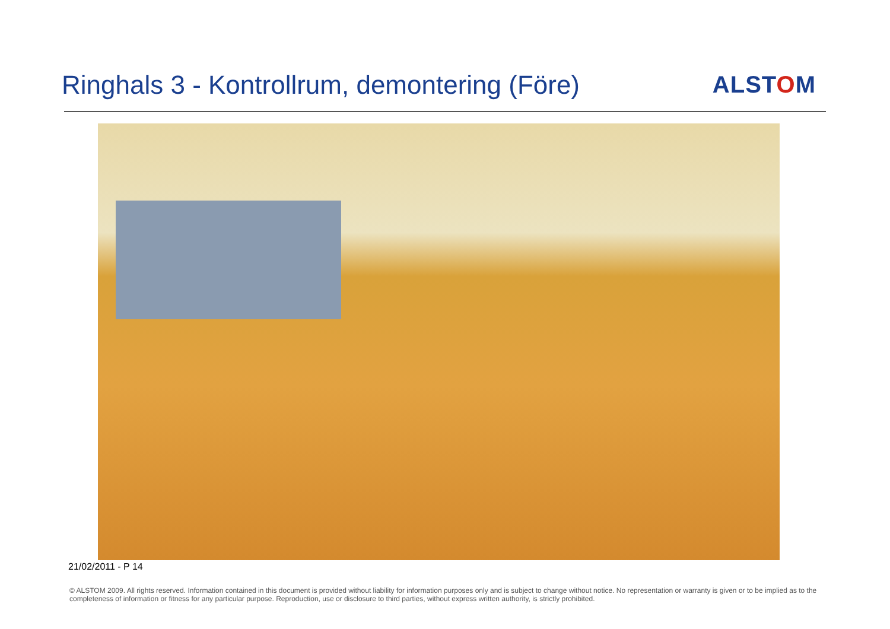Ringhals 3 - Kontrollrum, demontering (Före)
ALSTOM
21/02/2011 - P 14
© ALSTOM 2009. All rights reserved. Information contained in this document is provided without liability for information purposes only and is subject to change without notice. No representation or warranty is given or to be implied as to the completeness of information or fitness for any particular purpose. Reproduction, use or disclosure to third parties, without express written authority, is strictly prohibited.